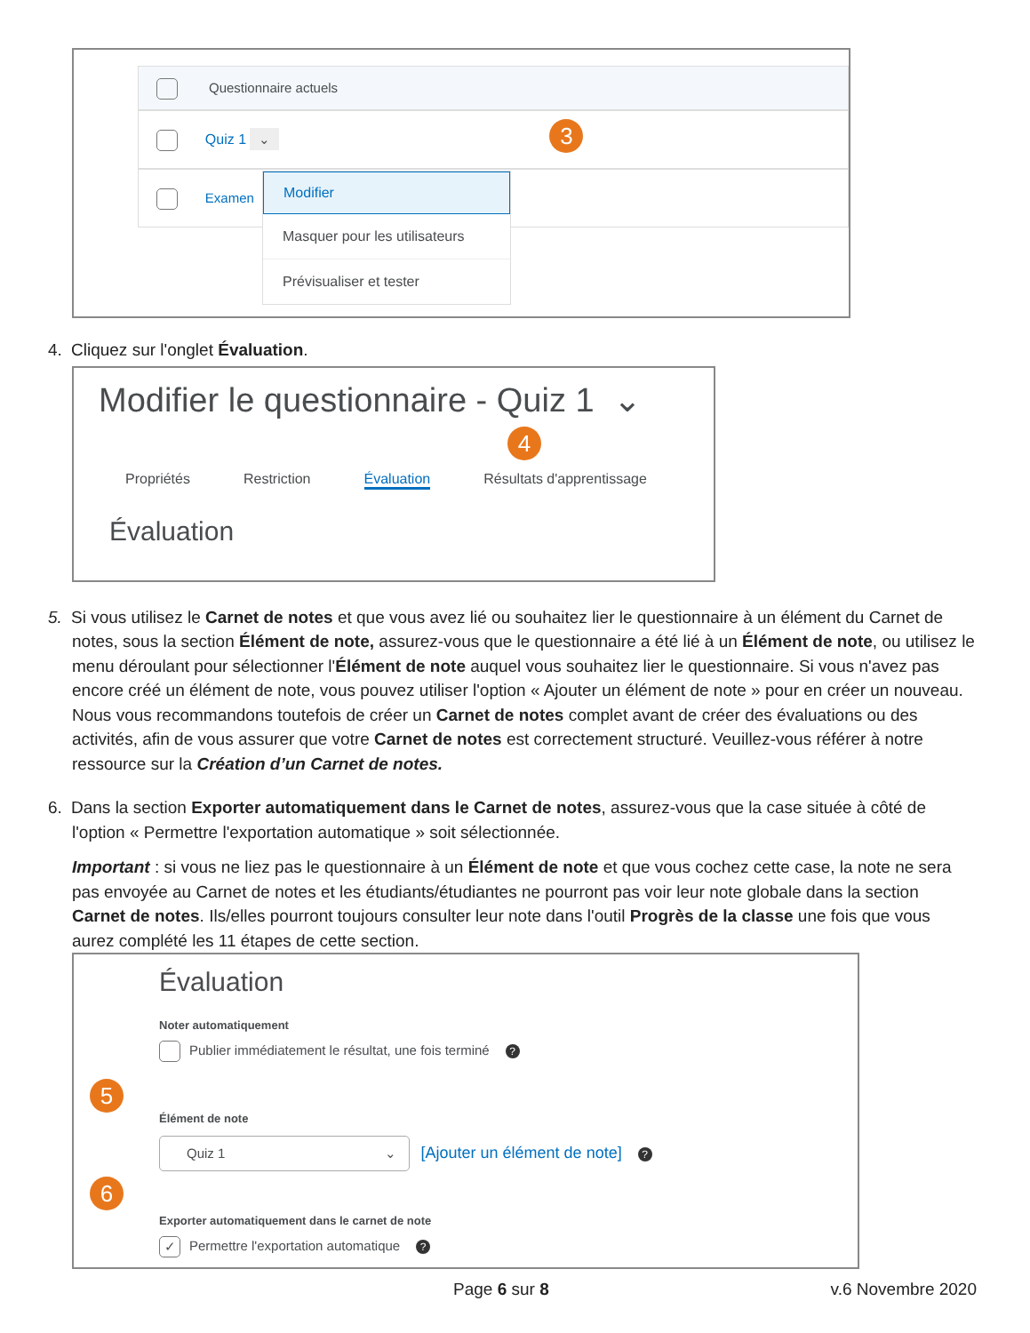Questionnaire actuels
Quiz 1 ⌄ 3
Examen
Modifier
Masquer pour les utilisateurs
Prévisualiser et tester
4. Cliquez sur l'onglet Évaluation.
Modifier le questionnaire - Quiz 1 ⌄
4
Propriétés Restriction Évaluation Résultats d'apprentissage
Évaluation
5. Si vous utilisez le Carnet de notes et que vous avez lié ou souhaitez lier le questionnaire à un élément du Carnet de notes, sous la section Élément de note, assurez-vous que le questionnaire a été lié à un Élément de note, ou utilisez le menu déroulant pour sélectionner l'Élément de note auquel vous souhaitez lier le questionnaire. Si vous n'avez pas encore créé un élément de note, vous pouvez utiliser l'option « Ajouter un élément de note » pour en créer un nouveau. Nous vous recommandons toutefois de créer un Carnet de notes complet avant de créer des évaluations ou des activités, afin de vous assurer que votre Carnet de notes est correctement structuré. Veuillez-vous référer à notre ressource sur la Création d’un Carnet de notes.
6. Dans la section Exporter automatiquement dans le Carnet de notes, assurez-vous que la case située à côté de l'option « Permettre l'exportation automatique » soit sélectionnée.
Important : si vous ne liez pas le questionnaire à un Élément de note et que vous cochez cette case, la note ne sera pas envoyée au Carnet de notes et les étudiants/étudiantes ne pourront pas voir leur note globale dans la section Carnet de notes. Ils/elles pourront toujours consulter leur note dans l'outil Progrès de la classe une fois que vous aurez complété les 11 étapes de cette section.
Évaluation
Noter automatiquement
Publier immédiatement le résultat, une fois terminé?
5
Élément de note
Quiz 1 ⌄ [Ajouter un élément de note]?
6
Exporter automatiquement dans le carnet de note
✓ Permettre l'exportation automatique?
Page 6 sur 8 v.6 Novembre 2020